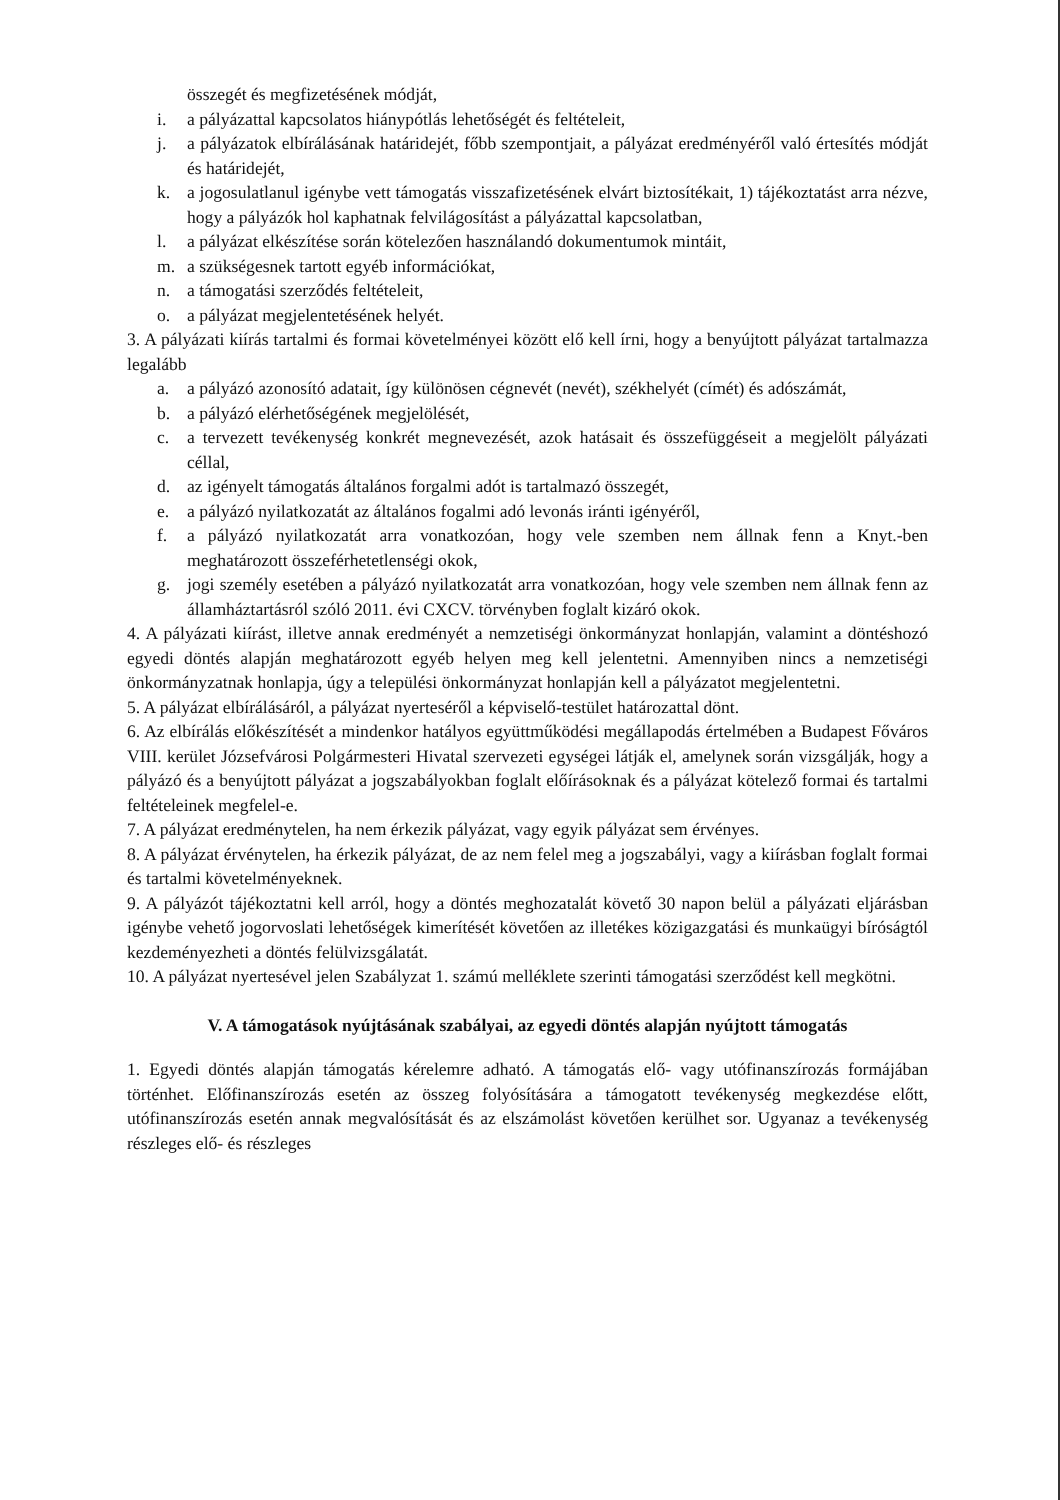összegét és megfizetésének módját,
i. a pályázattal kapcsolatos hiánypótlás lehetőségét és feltételeit,
j. a pályázatok elbírálásának határidejét, főbb szempontjait, a pályázat eredményéről való értesítés módját és határidejét,
k. a jogosulatlanul igénybe vett támogatás visszafizetésének elvárt biztosítékait, 1) tájékoztatást arra nézve, hogy a pályázók hol kaphatnak felvilágosítást a pályázattal kapcsolatban,
l. a pályázat elkészítése során kötelezően használandó dokumentumok mintáit,
m. a szükségesnek tartott egyéb információkat,
n. a támogatási szerződés feltételeit,
o. a pályázat megjelentetésének helyét.
3. A pályázati kiírás tartalmi és formai követelményei között elő kell írni, hogy a benyújtott pályázat tartalmazza legalább
a. a pályázó azonosító adatait, így különösen cégnevét (nevét), székhelyét (címét) és adószámát,
b. a pályázó elérhetőségének megjelölését,
c. a tervezett tevékenység konkrét megnevezését, azok hatásait és összefüggéseit a megjelölt pályázati céllal,
d. az igényelt támogatás általános forgalmi adót is tartalmazó összegét,
e. a pályázó nyilatkozatát az általános fogalmi adó levonás iránti igényéről,
f. a pályázó nyilatkozatát arra vonatkozóan, hogy vele szemben nem állnak fenn a Knyt.-ben meghatározott összeférhetetlenségi okok,
g. jogi személy esetében a pályázó nyilatkozatát arra vonatkozóan, hogy vele szemben nem állnak fenn az államháztartásról szóló 2011. évi CXCV. törvényben foglalt kizáró okok.
4. A pályázati kiírást, illetve annak eredményét a nemzetiségi önkormányzat honlapján, valamint a döntéshozó egyedi döntés alapján meghatározott egyéb helyen meg kell jelentetni. Amennyiben nincs a nemzetiségi önkormányzatnak honlapja, úgy a települési önkormányzat honlapján kell a pályázatot megjelentetni.
5. A pályázat elbírálásáról, a pályázat nyerteséről a képviselő-testület határozattal dönt.
6. Az elbírálás előkészítését a mindenkor hatályos együttműködési megállapodás értelmében a Budapest Főváros VIII. kerület Józsefvárosi Polgármesteri Hivatal szervezeti egységei látják el, amelynek során vizsgálják, hogy a pályázó és a benyújtott pályázat a jogszabályokban foglalt előírásoknak és a pályázat kötelező formai és tartalmi feltételeinek megfelel-e.
7. A pályázat eredménytelen, ha nem érkezik pályázat, vagy egyik pályázat sem érvényes.
8. A pályázat érvénytelen, ha érkezik pályázat, de az nem felel meg a jogszabályi, vagy a kiírásban foglalt formai és tartalmi követelményeknek.
9. A pályázót tájékoztatni kell arról, hogy a döntés meghozatalát követő 30 napon belül a pályázati eljárásban igénybe vehető jogorvoslati lehetőségek kimerítését követően az illetékes közigazgatási és munkaügyi bíróságtól kezdeményezheti a döntés felülvizsgálatát.
10. A pályázat nyertesével jelen Szabályzat 1. számú melléklete szerinti támogatási szerződést kell megkötni.
V. A támogatások nyújtásának szabályai, az egyedi döntés alapján nyújtott támogatás
1. Egyedi döntés alapján támogatás kérelemre adható. A támogatás elő- vagy utófinanszírozás formájában történhet. Előfinanszírozás esetén az összeg folyósítására a támogatott tevékenység megkezdése előtt, utófinanszírozás esetén annak megvalósítását és az elszámolást követően kerülhet sor. Ugyanaz a tevékenység részleges elő- és részleges